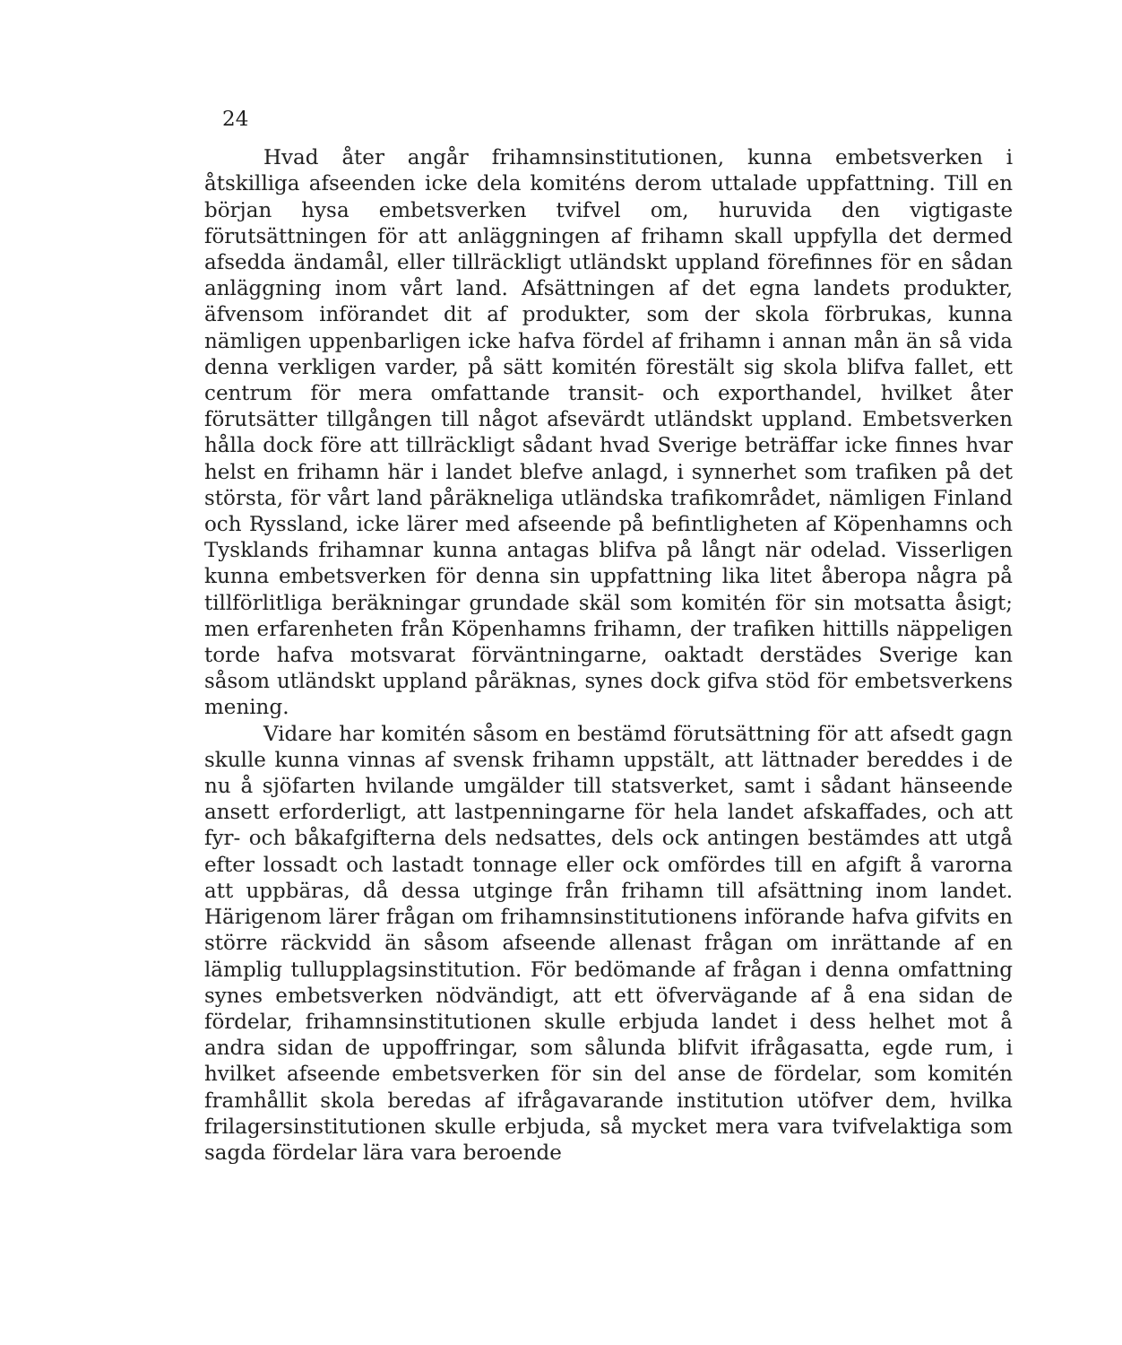24
Hvad åter angår frihamnsinstitutionen, kunna embetsverken i åtskilliga afseenden icke dela komiténs derom uttalade uppfattning. Till en början hysa embetsverken tvifvel om, huruvida den vigtigaste förutsättningen för att anläggningen af frihamn skall uppfylla det dermed afsedda ändamål, eller tillräckligt utländskt uppland förefinnes för en sådan anläggning inom vårt land. Afsättningen af det egna landets produkter, äfvensom införandet dit af produkter, som der skola förbrukas, kunna nämligen uppenbarligen icke hafva fördel af frihamn i annan mån än så vida denna verkligen varder, på sätt komitén förestält sig skola blifva fallet, ett centrum för mera omfattande transit- och exporthandel, hvilket åter förutsätter tillgången till något afsevärdt utländskt uppland. Embetsverken hålla dock före att tillräckligt sådant hvad Sverige beträffar icke finnes hvar helst en frihamn här i landet blefve anlagd, i synnerhet som trafiken på det största, för vårt land påräkneliga utländska trafikområdet, nämligen Finland och Ryssland, icke lärer med afseende på befintligheten af Köpenhamns och Tysklands frihamnar kunna antagas blifva på långt när odelad. Visserligen kunna embetsverken för denna sin uppfattning lika litet åberopa några på tillförlitliga beräkningar grundade skäl som komitén för sin motsatta åsigt; men erfarenheten från Köpenhamns frihamn, der trafiken hittills näppeligen torde hafva motsvarat förväntningarne, oaktadt derstädes Sverige kan såsom utländskt uppland påräknas, synes dock gifva stöd för embetsverkens mening.
Vidare har komitén såsom en bestämd förutsättning för att afsedt gagn skulle kunna vinnas af svensk frihamn uppstält, att lättnader bereddes i de nu å sjöfarten hvilande umgälder till statsverket, samt i sådant hänseende ansett erforderligt, att lastpenningarne för hela landet afskaffades, och att fyr- och båkafgifterna dels nedsattes, dels ock antingen bestämdes att utgå efter lossadt och lastadt tonnage eller ock omfördes till en afgift å varorna att uppbäras, då dessa utginge från frihamn till afsättning inom landet. Härigenom lärer frågan om frihamnsinstitutionens införande hafva gifvits en större räckvidd än såsom afseende allenast frågan om inrättande af en lämplig tullupplagsinstitution. För bedömande af frågan i denna omfattning synes embetsverken nödvändigt, att ett öfvervägande af å ena sidan de fördelar, frihamnsinstitutionen skulle erbjuda landet i dess helhet mot å andra sidan de uppoffringar, som sålunda blifvit ifrågasatta, egde rum, i hvilket afseende embetsverken för sin del anse de fördelar, som komitén framhållit skola beredas af ifrågavarande institution utöfver dem, hvilka frilagersinstitutionen skulle erbjuda, så mycket mera vara tvifvelaktiga som sagda fördelar lära vara beroende